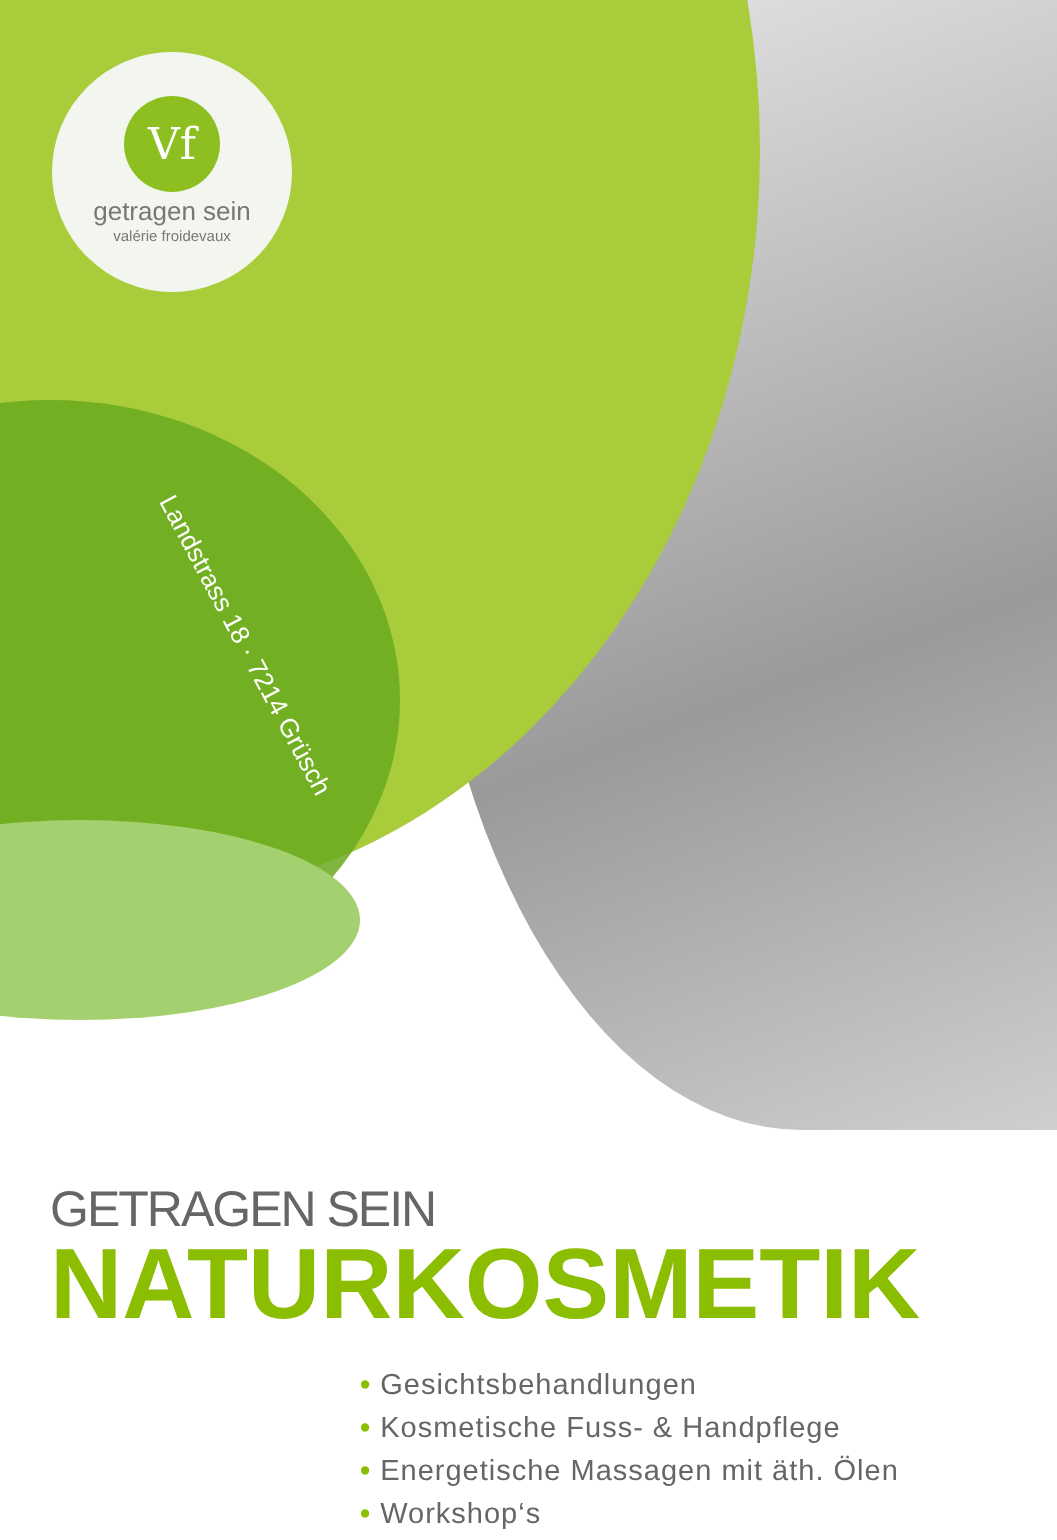Vf
getragen sein
valérie froidevaux
Landstrass 18 · 7214 Grüsch
GETRAGEN SEIN
NATURKOSMETIK
• Gesichtsbehandlungen
• Kosmetische Fuss- & Handpflege
• Energetische Massagen mit äth. Ölen
• Workshop‘s